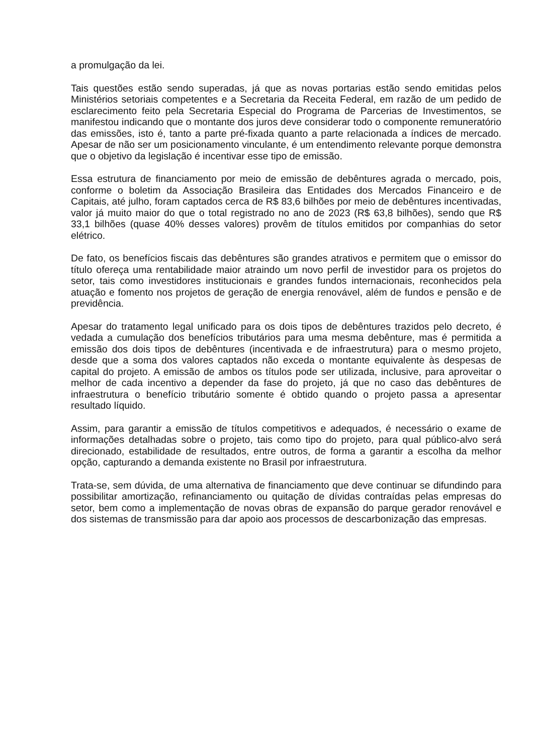a promulgação da lei.
Tais questões estão sendo superadas, já que as novas portarias estão sendo emitidas pelos Ministérios setoriais competentes e a Secretaria da Receita Federal, em razão de um pedido de esclarecimento feito pela Secretaria Especial do Programa de Parcerias de Investimentos, se manifestou indicando que o montante dos juros deve considerar todo o componente remuneratório das emissões, isto é, tanto a parte pré-fixada quanto a parte relacionada a índices de mercado. Apesar de não ser um posicionamento vinculante, é um entendimento relevante porque demonstra que o objetivo da legislação é incentivar esse tipo de emissão.
Essa estrutura de financiamento por meio de emissão de debêntures agrada o mercado, pois, conforme o boletim da Associação Brasileira das Entidades dos Mercados Financeiro e de Capitais, até julho, foram captados cerca de R$ 83,6 bilhões por meio de debêntures incentivadas, valor já muito maior do que o total registrado no ano de 2023 (R$ 63,8 bilhões), sendo que R$ 33,1 bilhões (quase 40% desses valores) provêm de títulos emitidos por companhias do setor elétrico.
De fato, os benefícios fiscais das debêntures são grandes atrativos e permitem que o emissor do título ofereça uma rentabilidade maior atraindo um novo perfil de investidor para os projetos do setor, tais como investidores institucionais e grandes fundos internacionais, reconhecidos pela atuação e fomento nos projetos de geração de energia renovável, além de fundos e pensão e de previdência.
Apesar do tratamento legal unificado para os dois tipos de debêntures trazidos pelo decreto, é vedada a cumulação dos benefícios tributários para uma mesma debênture, mas é permitida a emissão dos dois tipos de debêntures (incentivada e de infraestrutura) para o mesmo projeto, desde que a soma dos valores captados não exceda o montante equivalente às despesas de capital do projeto. A emissão de ambos os títulos pode ser utilizada, inclusive, para aproveitar o melhor de cada incentivo a depender da fase do projeto, já que no caso das debêntures de infraestrutura o benefício tributário somente é obtido quando o projeto passa a apresentar resultado líquido.
Assim, para garantir a emissão de títulos competitivos e adequados, é necessário o exame de informações detalhadas sobre o projeto, tais como tipo do projeto, para qual público-alvo será direcionado, estabilidade de resultados, entre outros, de forma a garantir a escolha da melhor opção, capturando a demanda existente no Brasil por infraestrutura.
Trata-se, sem dúvida, de uma alternativa de financiamento que deve continuar se difundindo para possibilitar amortização, refinanciamento ou quitação de dívidas contraídas pelas empresas do setor, bem como a implementação de novas obras de expansão do parque gerador renovável e dos sistemas de transmissão para dar apoio aos processos de descarbonização das empresas.